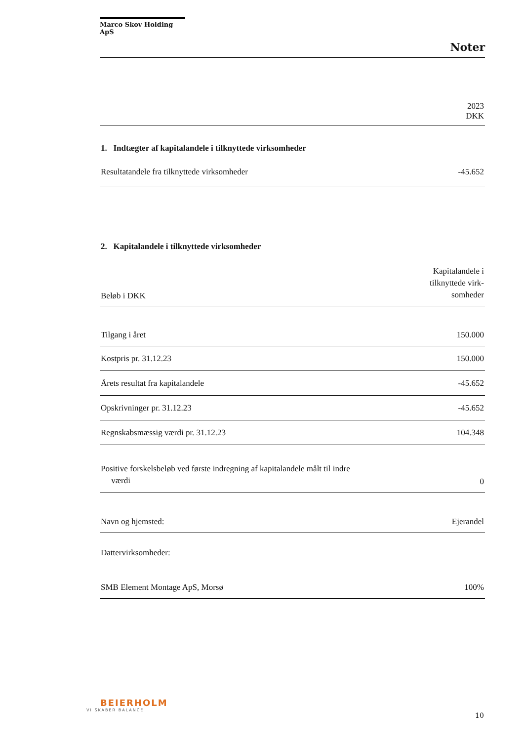Marco Skov Holding ApS
Noter
| | 2023 DKK |
| 1. Indtægter af kapitalandele i tilknyttede virksomheder | |
| Resultatandele fra tilknyttede virksomheder | -45.652 |
| 2. Kapitalandele i tilknyttede virksomheder | |
| Beløb i DKK | Kapitalandele i tilknyttede virk- somheder |
| Tilgang i året | 150.000 |
| Kostpris pr. 31.12.23 | 150.000 |
| Årets resultat fra kapitalandele | -45.652 |
| Opskrivninger pr. 31.12.23 | -45.652 |
| Regnskabsmæssig værdi pr. 31.12.23 | 104.348 |
| Positive forskelsbeløb ved første indregning af kapitalandele målt til indre værdi | 0 |
| Navn og hjemsted: | Ejerandel |
| Dattervirksomheder: | |
| SMB Element Montage ApS, Morsø | 100% |
BEIERHOLM
VI SKABER BALANCE
10